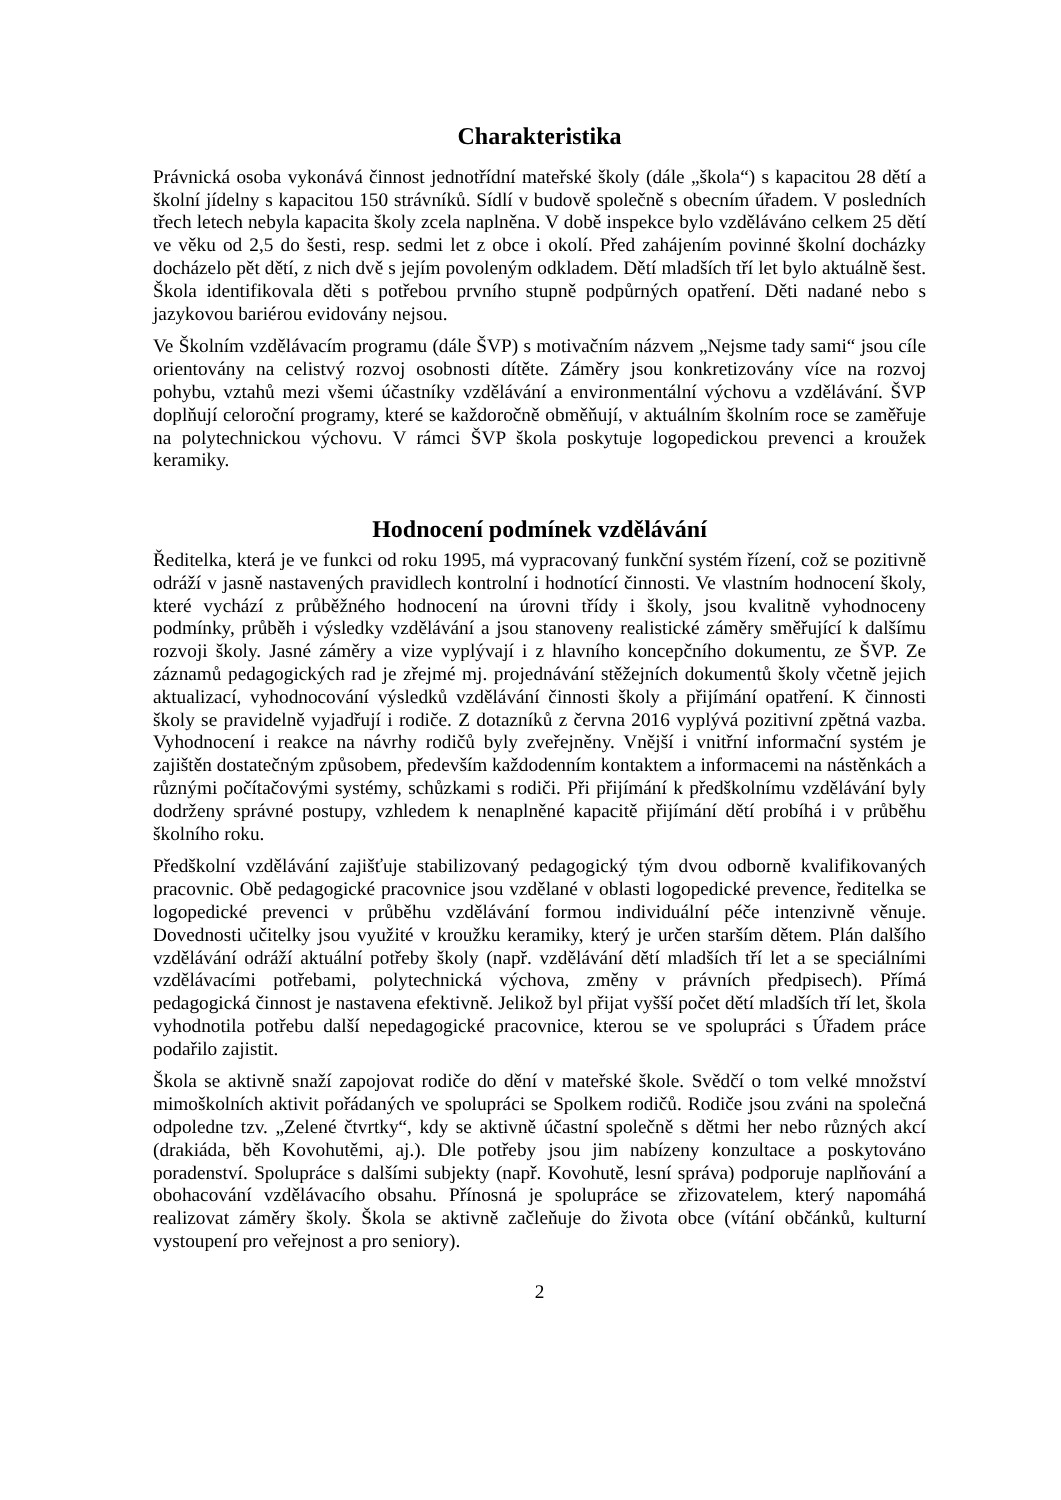Charakteristika
Právnická osoba vykonává činnost jednotřídní mateřské školy (dále „škola“) s kapacitou 28 dětí a školní jídelny s kapacitou 150 strávníků. Sídlí v budově společně s obecním úřadem. V posledních třech letech nebyla kapacita školy zcela naplněna. V době inspekce bylo vzděláváno celkem 25 dětí ve věku od 2,5 do šesti, resp. sedmi let z obce i okolí. Před zahájením povinné školní docházky docházelo pět dětí, z nich dvě s jejím povoleným odkladem. Dětí mladších tří let bylo aktuálně šest. Škola identifikovala děti s potřebou prvního stupně podpůrných opatření. Děti nadané nebo s jazykovou bariérou evidovány nejsou.
Ve Školním vzdělávacím programu (dále ŠVP) s motivačním názvem „Nejsme tady sami“ jsou cíle orientovány na celistvý rozvoj osobnosti dítěte. Záměry jsou konkretizovány více na rozvoj pohybu, vztahů mezi všemi účastníky vzdělávání a environmentální výchovu a vzdělávání. ŠVP doplňují celoroční programy, které se každoročně obměňují, v aktuálním školním roce se zaměřuje na polytechnickou výchovu. V rámci ŠVP škola poskytuje logopedickou prevenci a kroužek keramiky.
Hodnocení podmínek vzdělávání
Ředitelka, která je ve funkci od roku 1995, má vypracovaný funkční systém řízení, což se pozitivně odráží v jasně nastavených pravidlech kontrolní i hodnotící činnosti. Ve vlastním hodnocení školy, které vychází z průběžného hodnocení na úrovni třídy i školy, jsou kvalitně vyhodnoceny podmínky, průběh i výsledky vzdělávání a jsou stanoveny realistické záměry směřující k dalšímu rozvoji školy. Jasné záměry a vize vyplývají i z hlavního koncepčního dokumentu, ze ŠVP. Ze záznamů pedagogických rad je zřejmé mj. projednávání stěžejních dokumentů školy včetně jejich aktualizací, vyhodnocování výsledků vzdělávání činnosti školy a přijímání opatření. K činnosti školy se pravidelně vyjadřují i rodiče. Z dotazníků z června 2016 vyplývá pozitivní zpětná vazba. Vyhodnocení i reakce na návrhy rodičů byly zveřejněny. Vnější i vnitřní informační systém je zajištěn dostatečným způsobem, především každodenním kontaktem a informacemi na nástěnkách a různými počítačovými systémy, schůzkami s rodiči. Při přijímání k předškolnímu vzdělávání byly dodrženy správné postupy, vzhledem k nenaplněné kapacitě přijímání dětí probíhá i v průběhu školního roku.
Předškolní vzdělávání zajišťuje stabilizovaný pedagogický tým dvou odborně kvalifikovaných pracovnic. Obě pedagogické pracovnice jsou vzdělané v oblasti logopedické prevence, ředitelka se logopedické prevenci v průběhu vzdělávání formou individuální péče intenzivně věnuje. Dovednosti učitelky jsou využité v kroužku keramiky, který je určen starším dětem. Plán dalšího vzdělávání odráží aktuální potřeby školy (např. vzdělávání dětí mladších tří let a se speciálními vzdělávacími potřebami, polytechnická výchova, změny v právních předpisech). Přímá pedagogická činnost je nastavena efektivně. Jelikož byl přijat vyšší počet dětí mladších tří let, škola vyhodnotila potřebu další nepedagogické pracovnice, kterou se ve spolupráci s Úřadem práce podařilo zajistit.
Škola se aktivně snaží zapojovat rodiče do dění v mateřské škole. Svědčí o tom velké množství mimoškolních aktivit pořádaných ve spolupráci se Spolkem rodičů. Rodiče jsou zváni na společná odpoledne tzv. „Zelené čtvrtky“, kdy se aktivně účastní společně s dětmi her nebo různých akcí (drakiáda, běh Kovohutěmi, aj.). Dle potřeby jsou jim nabízeny konzultace a poskytováno poradenství. Spolupráce s dalšími subjekty (např. Kovohutě, lesní správa) podporuje naplňování a obohacování vzdělávacího obsahu. Přínosná je spolupráce se zřizovatelem, který napomáhá realizovat záměry školy. Škola se aktivně začleňuje do života obce (vítání občánků, kulturní vystoupení pro veřejnost a pro seniory).
2